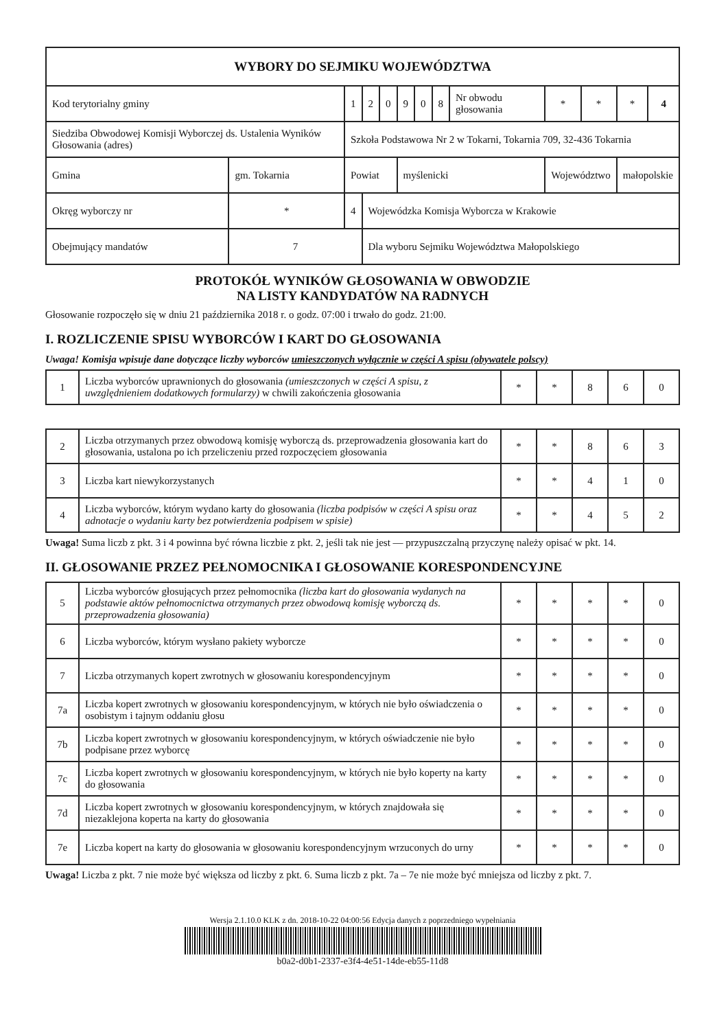| WYBORY DO SEJMIKU WOJEWÓDZTWA | | | | | | | | | | | | | |
| --- | --- | --- | --- | --- | --- | --- | --- | --- | --- | --- | --- | --- | --- |
| Kod terytorialny gminy | | | 1 | 2 | 0 | 9 | 0 | 8 | Nr obwodu głosowania | * | * | * | 4 |
| Siedziba Obwodowej Komisji Wyborczej ds. Ustalenia Wyników Głosowania (adres) | | | Szkoła Podstawowa Nr 2 w Tokarni, Tokarnia 709, 32-436 Tokarnia | | | | | | | | | | |
| Gmina | gm. Tokarnia | | Powiat | | | myślenicki | | | | Województwo | | małopolskie | |
| Okręg wyborczy nr | | * | 4 | Wojewódzka Komisja Wyborcza w Krakowie | | | | | | | | | |
| Obejmujący mandatów | | 7 | | Dla wyboru Sejmiku Województwa Małopolskiego | | | | | | | | | |
PROTOKÓŁ WYNIKÓW GŁOSOWANIA W OBWODZIE
NA LISTY KANDYDATÓW NA RADNYCH
Głosowanie rozpoczęło się w dniu 21 października 2018 r. o godz. 07:00 i trwało do godz. 21:00.
I. ROZLICZENIE SPISU WYBORCÓW I KART DO GŁOSOWANIA
Uwaga! Komisja wpisuje dane dotyczące liczby wyborców umieszczonych wyłącznie w części A spisu (obywatele polscy)
| 1 | Liczba wyborców uprawnionych do głosowania (umieszczonych w części A spisu, z uwzględnieniem dodatkowych formularzy) w chwili zakończenia głosowania | * | * | 8 | 6 | 0 |
| 2 | Liczba otrzymanych przez obwodową komisję wyborczą ds. przeprowadzenia głosowania kart do głosowania, ustalona po ich przeliczeniu przed rozpoczęciem głosowania | * | * | 8 | 6 | 3 |
| 3 | Liczba kart niewykorzystanych | * | * | 4 | 1 | 0 |
| 4 | Liczba wyborców, którym wydano karty do głosowania (liczba podpisów w części A spisu oraz adnotacje o wydaniu karty bez potwierdzenia podpisem w spisie) | * | * | 4 | 5 | 2 |
Uwaga! Suma liczb z pkt. 3 i 4 powinna być równa liczbie z pkt. 2, jeśli tak nie jest — przypuszczalną przyczynę należy opisać w pkt. 14.
II. GŁOSOWANIE PRZEZ PEŁNOMOCNIKA I GŁOSOWANIE KORESPONDENCYJNE
| 5 | Liczba wyborców głosujących przez pełnomocnika (liczba kart do głosowania wydanych na podstawie aktów pełnomocnictwa otrzymanych przez obwodową komisję wyborczą ds. przeprowadzenia głosowania) | * | * | * | * | 0 |
| 6 | Liczba wyborców, którym wysłano pakiety wyborcze | * | * | * | * | 0 |
| 7 | Liczba otrzymanych kopert zwrotnych w głosowaniu korespondencyjnym | * | * | * | * | 0 |
| 7a | Liczba kopert zwrotnych w głosowaniu korespondencyjnym, w których nie było oświadczenia o osobistym i tajnym oddaniu głosu | * | * | * | * | 0 |
| 7b | Liczba kopert zwrotnych w głosowaniu korespondencyjnym, w których oświadczenie nie było podpisane przez wyborcę | * | * | * | * | 0 |
| 7c | Liczba kopert zwrotnych w głosowaniu korespondencyjnym, w których nie było koperty na karty do głosowania | * | * | * | * | 0 |
| 7d | Liczba kopert zwrotnych w głosowaniu korespondencyjnym, w których znajdowała się niezaklejona koperta na karty do głosowania | * | * | * | * | 0 |
| 7e | Liczba kopert na karty do głosowania w głosowaniu korespondencyjnym wrzuconych do urny | * | * | * | * | 0 |
Uwaga! Liczba z pkt. 7 nie może być większa od liczby z pkt. 6. Suma liczb z pkt. 7a – 7e nie może być mniejsza od liczby z pkt. 7.
Wersja 2.1.10.0 KLK z dn. 2018-10-22 04:00:56 Edycja danych z poprzedniego wypełniania
b0a2-d0b1-2337-e3f4-4e51-14de-eb55-11d8